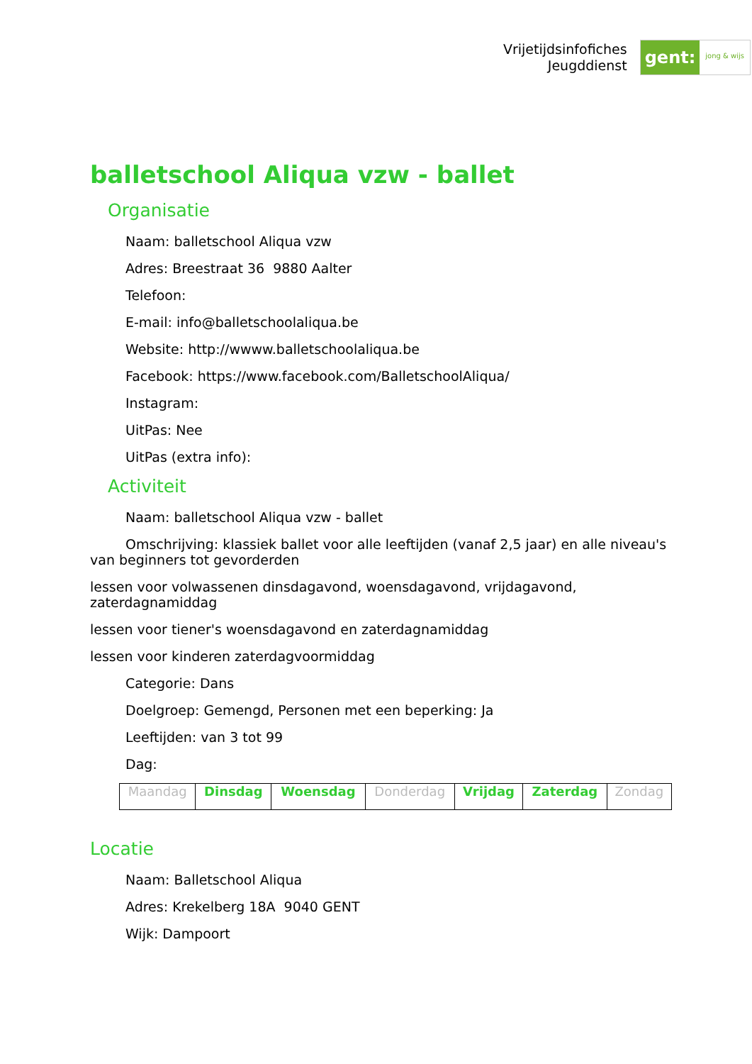Vrijetijdsinfofiches
Jeugddienst
gent: jong & wijs
balletschool Aliqua vzw - ballet
Organisatie
Naam: balletschool Aliqua vzw
Adres: Breestraat 36 9880 Aalter
Telefoon:
E-mail: info@balletschoolaliqua.be
Website: http://wwww.balletschoolaliqua.be
Facebook: https://www.facebook.com/BalletschoolAliqua/
Instagram:
UitPas: Nee
UitPas (extra info):
Activiteit
Naam: balletschool Aliqua vzw - ballet
Omschrijving: klassiek ballet voor alle leeftijden (vanaf 2,5 jaar) en alle niveau's van beginners tot gevorderden
lessen voor volwassenen dinsdagavond, woensdagavond, vrijdagavond, zaterdagnamiddag
lessen voor tiener's woensdagavond en zaterdagnamiddag
lessen voor kinderen zaterdagvoormiddag
Categorie: Dans
Doelgroep: Gemengd, Personen met een beperking: Ja
Leeftijden: van 3 tot 99
Dag:
| Maandag | Dinsdag | Woensdag | Donderdag | Vrijdag | Zaterdag | Zondag |
Locatie
Naam: Balletschool Aliqua
Adres: Krekelberg 18A 9040 GENT
Wijk: Dampoort